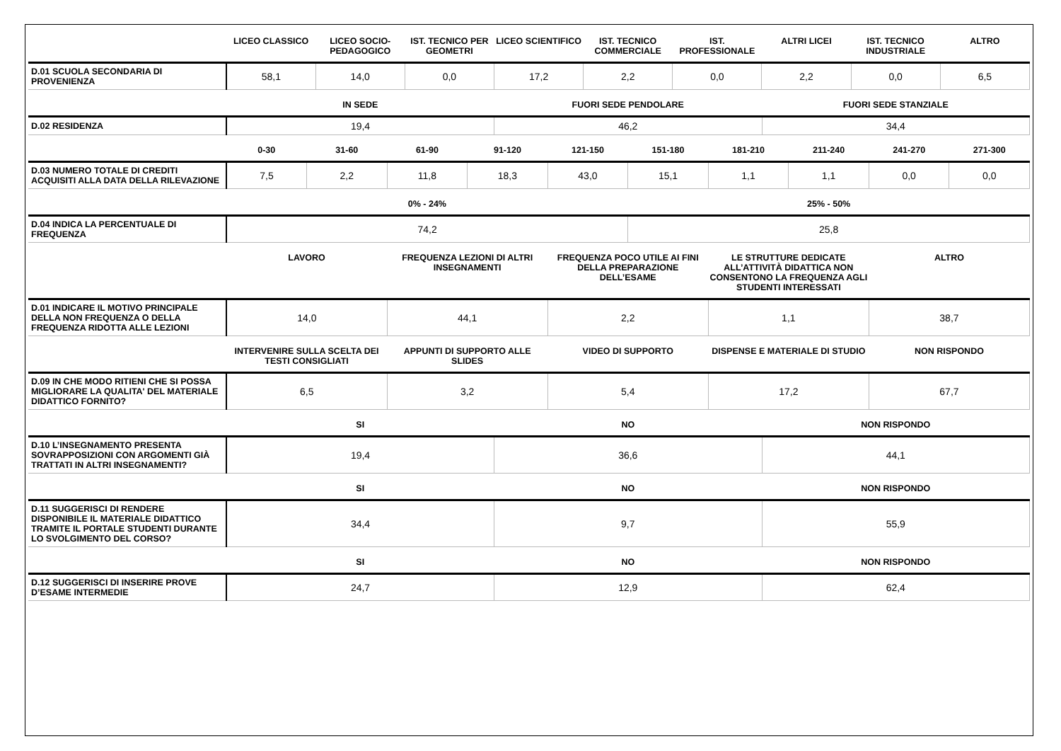| | LICEO CLASSICO | LICEO SOCIO-PEDAGOGICO | IST. TECNICO PER GEOMETRI | LICEO SCIENTIFICO | IST. TECNICO COMMERCIALE | IST. PROFESSIONALE | ALTRI LICEI | IST. TECNICO INDUSTRIALE | ALTRO |
| --- | --- | --- | --- | --- | --- | --- | --- | --- | --- |
| D.01 SCUOLA SECONDARIA DI PROVENIENZA | 58,1 | 14,0 | 0,0 | 17,2 | 2,2 | 0,0 | 2,2 | 0,0 | 6,5 |
| | IN SEDE | FUORI SEDE PENDOLARE | FUORI SEDE STANZIALE |
| --- | --- | --- | --- |
| D.02 RESIDENZA | 19,4 | 46,2 | 34,4 |
| | 0-30 | 31-60 | 61-90 | 91-120 | 121-150 | 151-180 | 181-210 | 211-240 | 241-270 | 271-300 |
| --- | --- | --- | --- | --- | --- | --- | --- | --- | --- | --- |
| D.03 NUMERO TOTALE DI CREDITI ACQUISITI ALLA DATA DELLA RILEVAZIONE | 7,5 | 2,2 | 11,8 | 18,3 | 43,0 | 15,1 | 1,1 | 1,1 | 0,0 | 0,0 |
| | 0% - 24% | 25% - 50% |
| --- | --- | --- |
| D.04 INDICA LA PERCENTUALE DI FREQUENZA | 74,2 | 25,8 |
| | LAVORO | FREQUENZA LEZIONI DI ALTRI INSEGNAMENTI | FREQUENZA POCO UTILE AI FINI DELLA PREPARAZIONE DELL’ESAME | LE STRUTTURE DEDICATE ALL’ATTIVITÀ DIDATTICA NON CONSENTONO LA FREQUENZA AGLI STUDENTI INTERESSATI | ALTRO |
| --- | --- | --- | --- | --- | --- |
| D.01 INDICARE IL MOTIVO PRINCIPALE DELLA NON FREQUENZA O DELLA FREQUENZA RIDOTTA ALLE LEZIONI | 14,0 | 44,1 | 2,2 | 1,1 | 38,7 |
| | INTERVENIRE SULLA SCELTA DEI TESTI CONSIGLIATI | APPUNTI DI SUPPORTO ALLE SLIDES | VIDEO DI SUPPORTO | DISPENSE E MATERIALE DI STUDIO | NON RISPONDO |
| --- | --- | --- | --- | --- | --- |
| D.09 IN CHE MODO RITIENI CHE SI POSSA MIGLIORARE LA QUALITA' DEL MATERIALE DIDATTICO FORNITO? | 6,5 | 3,2 | 5,4 | 17,2 | 67,7 |
| | SI | NO | NON RISPONDO |
| --- | --- | --- | --- |
| D.10 L’INSEGNAMENTO PRESENTA SOVRAPPOSIZIONI CON ARGOMENTI GIÀ TRATTATI IN ALTRI INSEGNAMENTI? | 19,4 | 36,6 | 44,1 |
| | SI | NO | NON RISPONDO |
| --- | --- | --- | --- |
| D.11 SUGGERISCI DI RENDERE DISPONIBILE IL MATERIALE DIDATTICO TRAMITE IL PORTALE STUDENTI DURANTE LO SVOLGIMENTO DEL CORSO? | 34,4 | 9,7 | 55,9 |
| | SI | NO | NON RISPONDO |
| --- | --- | --- | --- |
| D.12 SUGGERISCI DI INSERIRE PROVE D’ESAME INTERMEDIE | 24,7 | 12,9 | 62,4 |